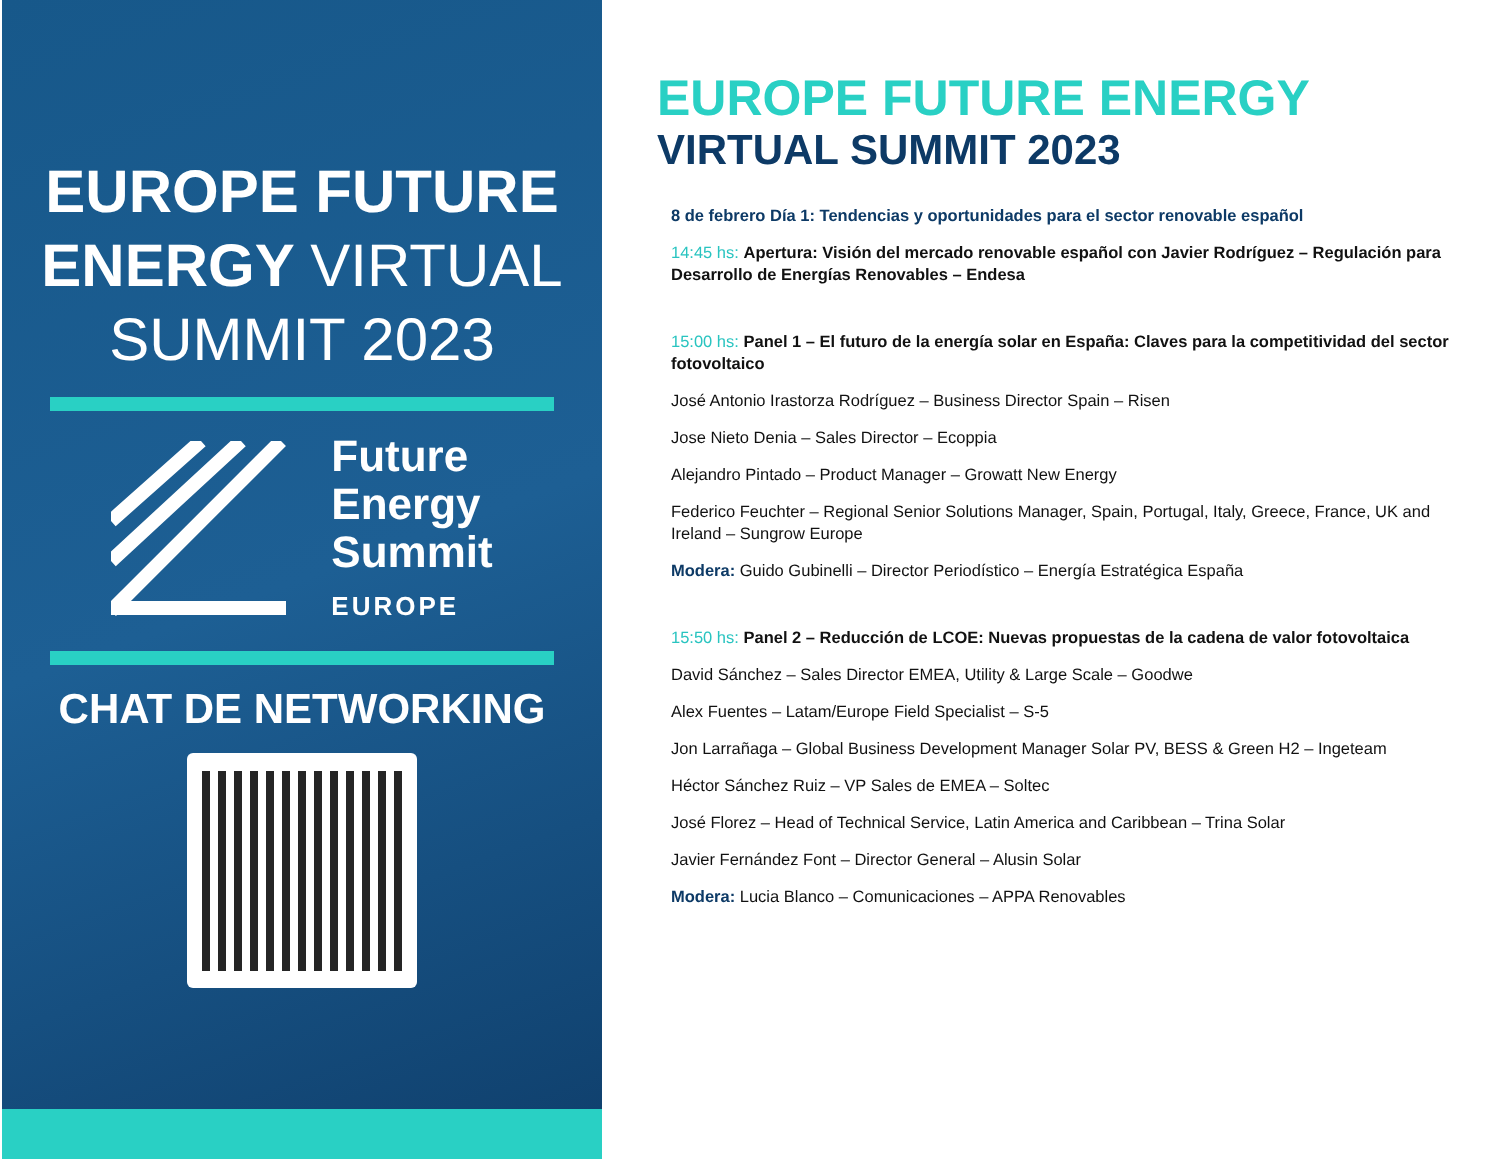EUROPE FUTURE
ENERGY VIRTUAL
SUMMIT 2023
Future
Energy
Summit
EUROPE
CHAT DE NETWORKING
EUROPE FUTURE ENERGY
VIRTUAL SUMMIT 2023
8 de febrero Día 1: Tendencias y oportunidades para el sector renovable español
14:45 hs: Apertura: Visión del mercado renovable español con Javier Rodríguez – Regulación para Desarrollo de Energías Renovables – Endesa
15:00 hs: Panel 1 – El futuro de la energía solar en España: Claves para la competitividad del sector fotovoltaico
José Antonio Irastorza Rodríguez – Business Director Spain – Risen
Jose Nieto Denia – Sales Director – Ecoppia
Alejandro Pintado – Product Manager – Growatt New Energy
Federico Feuchter – Regional Senior Solutions Manager, Spain, Portugal, Italy, Greece, France, UK and Ireland – Sungrow Europe
Modera: Guido Gubinelli – Director Periodístico – Energía Estratégica España
15:50 hs: Panel 2 – Reducción de LCOE: Nuevas propuestas de la cadena de valor fotovoltaica
David Sánchez – Sales Director EMEA, Utility & Large Scale – Goodwe
Alex Fuentes – Latam/Europe Field Specialist – S-5
Jon Larrañaga – Global Business Development Manager Solar PV, BESS & Green H2 – Ingeteam
Héctor Sánchez Ruiz – VP Sales de EMEA – Soltec
José Florez – Head of Technical Service, Latin America and Caribbean – Trina Solar
Javier Fernández Font – Director General – Alusin Solar
Modera: Lucia Blanco – Comunicaciones – APPA Renovables